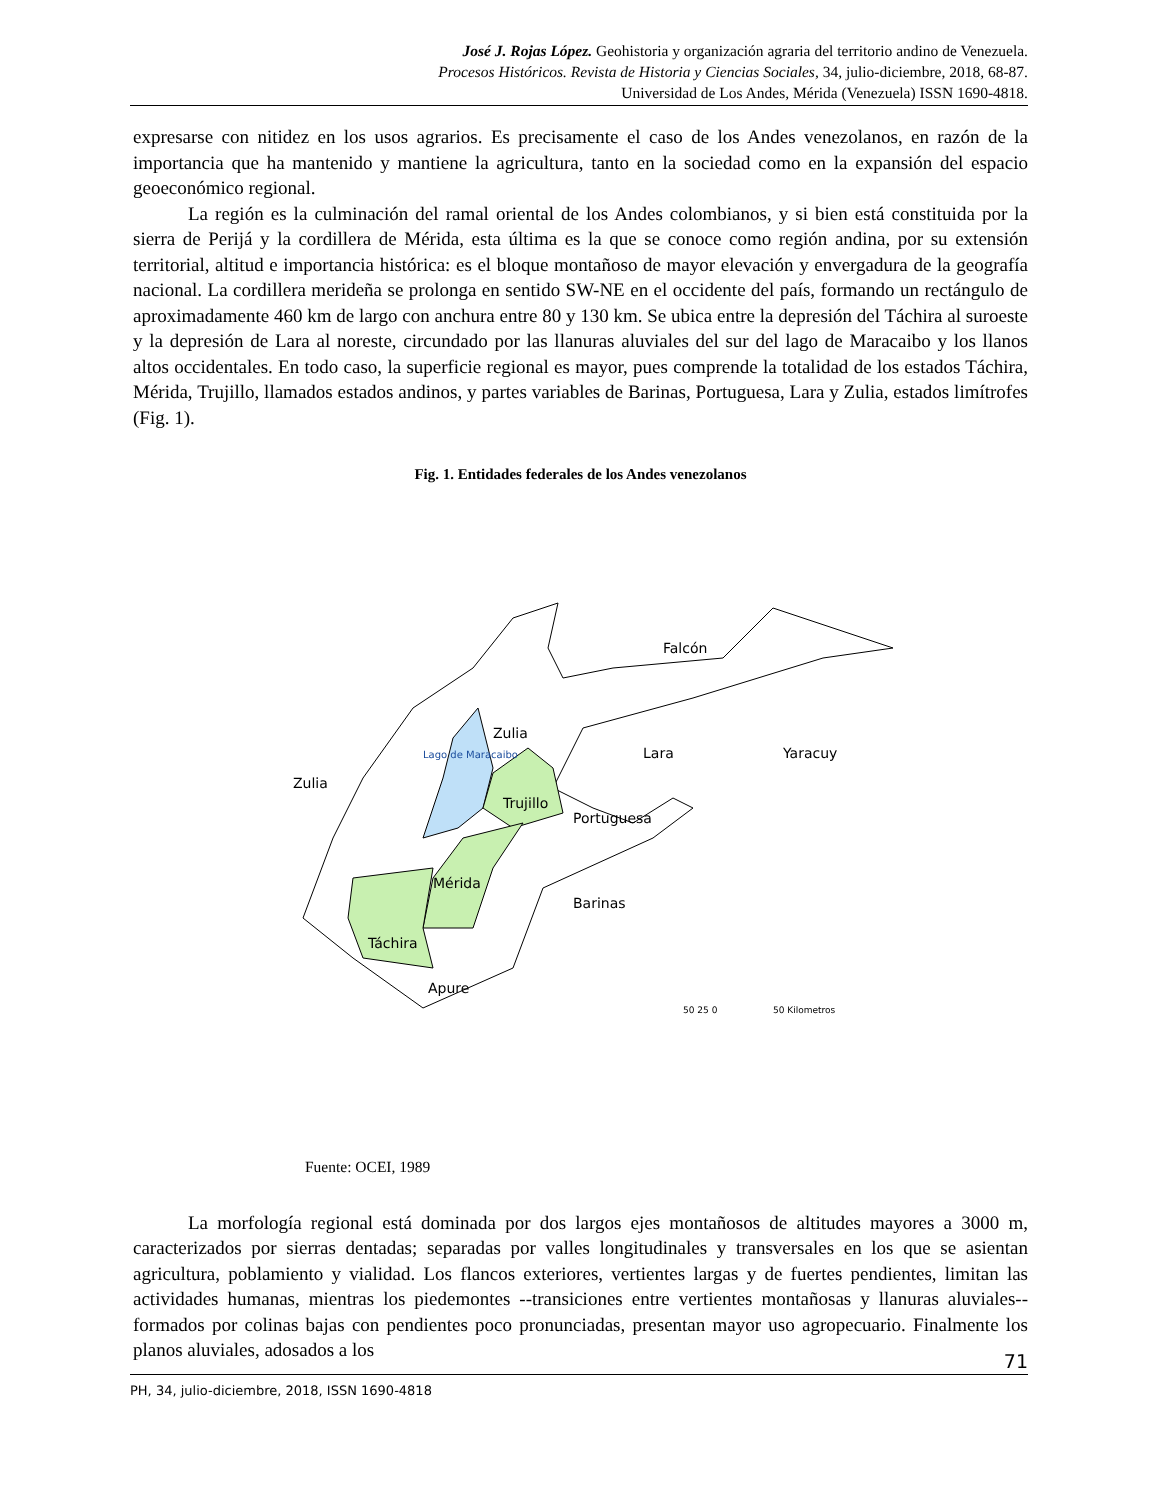José J. Rojas López. Geohistoria y organización agraria del territorio andino de Venezuela.
Procesos Históricos. Revista de Historia y Ciencias Sociales, 34, julio-diciembre, 2018, 68-87.
Universidad de Los Andes, Mérida (Venezuela) ISSN 1690-4818.
expresarse con nitidez en los usos agrarios. Es precisamente el caso de los Andes venezolanos, en razón de la importancia que ha mantenido y mantiene la agricultura, tanto en la sociedad como en la expansión del espacio geoeconómico regional.
La región es la culminación del ramal oriental de los Andes colombianos, y si bien está constituida por la sierra de Perijá y la cordillera de Mérida, esta última es la que se conoce como región andina, por su extensión territorial, altitud e importancia histórica: es el bloque montañoso de mayor elevación y envergadura de la geografía nacional. La cordillera merideña se prolonga en sentido SW-NE en el occidente del país, formando un rectángulo de aproximadamente 460 km de largo con anchura entre 80 y 130 km. Se ubica entre la depresión del Táchira al suroeste y la depresión de Lara al noreste, circundado por las llanuras aluviales del sur del lago de Maracaibo y los llanos altos occidentales. En todo caso, la superficie regional es mayor, pues comprende la totalidad de los estados Táchira, Mérida, Trujillo, llamados estados andinos, y partes variables de Barinas, Portuguesa, Lara y Zulia, estados limítrofes (Fig. 1).
Fig. 1. Entidades federales de los Andes venezolanos
Falcón
Zulia
Lara
Yaracuy
Zulia
Lago de Maracaibo
Trujillo
Portuguesa
Mérida
Barinas
Táchira
Apure
50 25 0
50 Kilometros
Fuente: OCEI, 1989
La morfología regional está dominada por dos largos ejes montañosos de altitudes mayores a 3000 m, caracterizados por sierras dentadas; separadas por valles longitudinales y transversales en los que se asientan agricultura, poblamiento y vialidad. Los flancos exteriores, vertientes largas y de fuertes pendientes, limitan las actividades humanas, mientras los piedemontes --transiciones entre vertientes montañosas y llanuras aluviales-- formados por colinas bajas con pendientes poco pronunciadas, presentan mayor uso agropecuario. Finalmente los planos aluviales, adosados a los
71
PH, 34, julio-diciembre, 2018, ISSN 1690-4818